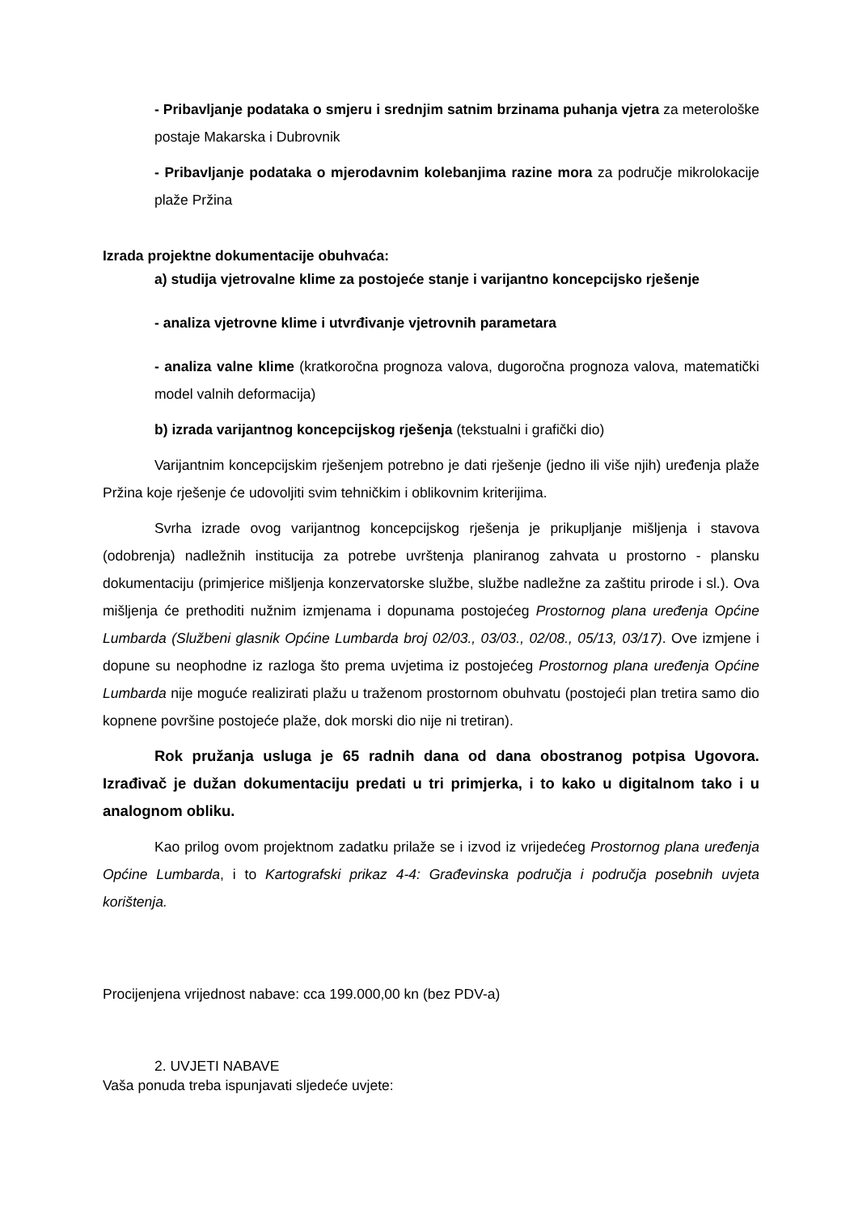- Pribavljanje podataka o smjeru i srednjim satnim brzinama puhanja vjetra za meterološke postaje Makarska i Dubrovnik
- Pribavljanje podataka o mjerodavnim kolebanjima razine mora za područje mikrolokacije plaže Pržina
Izrada projektne dokumentacije obuhvaća:
a) studija vjetrovalne klime za postojeće stanje i varijantno koncepcijsko rješenje
- analiza vjetrovne klime i utvrđivanje vjetrovnih parametara
- analiza valne klime (kratkoročna prognoza valova, dugoročna prognoza valova, matematički model valnih deformacija)
b) izrada varijantnog koncepcijskog rješenja (tekstualni i grafički dio)
Varijantnim koncepcijskim rješenjem potrebno je dati rješenje (jedno ili više njih) uređenja plaže Pržina koje rješenje će udovoljiti svim tehničkim i oblikovnim kriterijima.
Svrha izrade ovog varijantnog koncepcijskog rješenja je prikupljanje mišljenja i stavova (odobrenja) nadležnih institucija za potrebe uvrštenja planiranog zahvata u prostorno - plansku dokumentaciju (primjerice mišljenja konzervatorske službe, službe nadležne za zaštitu prirode i sl.). Ova mišljenja će prethoditi nužnim izmjenama i dopunama postojećeg Prostornog plana uređenja Općine Lumbarda (Službeni glasnik Općine Lumbarda broj 02/03., 03/03., 02/08., 05/13, 03/17). Ove izmjene i dopune su neophodne iz razloga što prema uvjetima iz postojećeg Prostornog plana uređenja Općine Lumbarda nije moguće realizirati plažu u traženom prostornom obuhvatu (postojeći plan tretira samo dio kopnene površine postojeće plaže, dok morski dio nije ni tretiran).
Rok pružanja usluga je 65 radnih dana od dana obostranog potpisa Ugovora. Izrađivač je dužan dokumentaciju predati u tri primjerka, i to kako u digitalnom tako i u analognom obliku.
Kao prilog ovom projektnom zadatku prilaže se i izvod iz vrijedećeg Prostornog plana uređenja Općine Lumbarda, i to Kartografski prikaz 4-4: Građevinska područja i područja posebnih uvjeta korištenja.
Procijenjena vrijednost nabave: cca 199.000,00 kn (bez PDV-a)
2. UVJETI NABAVE
Vaša ponuda treba ispunjavati sljedeće uvjete: